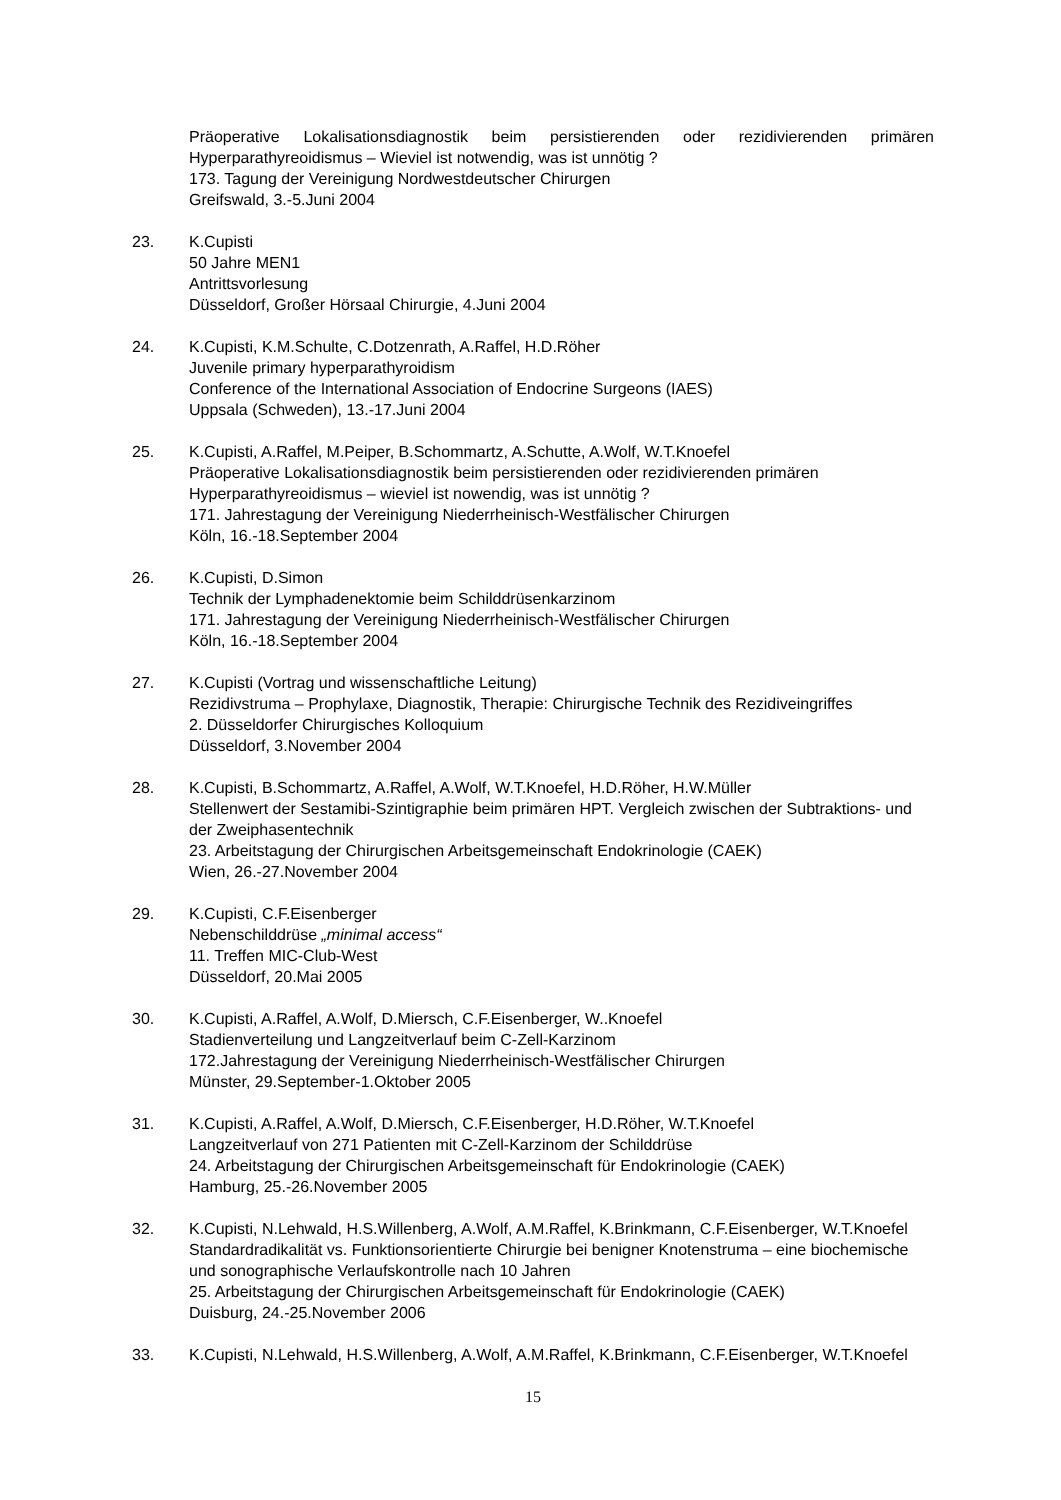Präoperative Lokalisationsdiagnostik beim persistierenden oder rezidivierenden primären Hyperparathyreoidismus – Wieviel ist notwendig, was ist unnötig ?
173. Tagung der Vereinigung Nordwestdeutscher Chirurgen
Greifswald, 3.-5.Juni 2004
23. K.Cupisti
50 Jahre MEN1
Antrittsvorlesung
Düsseldorf, Großer Hörsaal Chirurgie, 4.Juni 2004
24. K.Cupisti, K.M.Schulte, C.Dotzenrath, A.Raffel, H.D.Röher
Juvenile primary hyperparathyroidism
Conference of the International Association of Endocrine Surgeons (IAES)
Uppsala (Schweden), 13.-17.Juni 2004
25. K.Cupisti, A.Raffel, M.Peiper, B.Schommartz, A.Schutte, A.Wolf, W.T.Knoefel
Präoperative Lokalisationsdiagnostik beim persistierenden oder rezidivierenden primären Hyperparathyreoidismus – wieviel ist nowendig, was ist unnötig ?
171. Jahrestagung der Vereinigung Niederrheinisch-Westfälischer Chirurgen
Köln, 16.-18.September 2004
26. K.Cupisti, D.Simon
Technik der Lymphadenektomie beim Schilddrüsenkarzinom
171. Jahrestagung der Vereinigung Niederrheinisch-Westfälischer Chirurgen
Köln, 16.-18.September 2004
27. K.Cupisti (Vortrag und wissenschaftliche Leitung)
Rezidivstruma – Prophylaxe, Diagnostik, Therapie: Chirurgische Technik des Rezidiveingriffes
2. Düsseldorfer Chirurgisches Kolloquium
Düsseldorf, 3.November 2004
28. K.Cupisti, B.Schommartz, A.Raffel, A.Wolf, W.T.Knoefel, H.D.Röher, H.W.Müller
Stellenwert der Sestamibi-Szintigraphie beim primären HPT. Vergleich zwischen der Subtraktions- und der Zweiphasentechnik
23. Arbeitstagung der Chirurgischen Arbeitsgemeinschaft Endokrinologie (CAEK)
Wien, 26.-27.November 2004
29. K.Cupisti, C.F.Eisenberger
Nebenschilddrüse „minimal access“
11. Treffen MIC-Club-West
Düsseldorf, 20.Mai 2005
30. K.Cupisti, A.Raffel, A.Wolf, D.Miersch, C.F.Eisenberger, W..Knoefel
Stadienverteilung und Langzeitverlauf beim C-Zell-Karzinom
172.Jahrestagung der Vereinigung Niederrheinisch-Westfälischer Chirurgen
Münster, 29.September-1.Oktober 2005
31. K.Cupisti, A.Raffel, A.Wolf, D.Miersch, C.F.Eisenberger, H.D.Röher, W.T.Knoefel
Langzeitverlauf von 271 Patienten mit C-Zell-Karzinom der Schilddrüse
24. Arbeitstagung der Chirurgischen Arbeitsgemeinschaft für Endokrinologie (CAEK)
Hamburg, 25.-26.November 2005
32. K.Cupisti, N.Lehwald, H.S.Willenberg, A.Wolf, A.M.Raffel, K.Brinkmann, C.F.Eisenberger, W.T.Knoefel
Standardradikalität vs. Funktionsorientierte Chirurgie bei benigner Knotenstruma – eine biochemische und sonographische Verlaufskontrolle nach 10 Jahren
25. Arbeitstagung der Chirurgischen Arbeitsgemeinschaft für Endokrinologie (CAEK)
Duisburg, 24.-25.November 2006
33. K.Cupisti, N.Lehwald, H.S.Willenberg, A.Wolf, A.M.Raffel, K.Brinkmann, C.F.Eisenberger, W.T.Knoefel
15